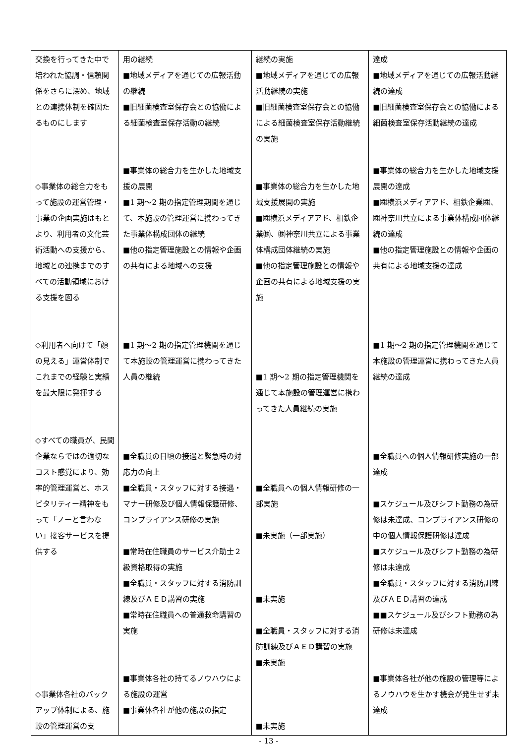| 交換を行ってきた中で培われた協調・信頼関係をさらに深め、地域との連携体制を確固たるものにします ◇事業体の総合力をもって施設の運営管理・事業の企画実施はもとより、利用者の文化芸術活動への支援から、地域との連携までのすべての活動領域における支援を図る ◇利用者へ向けて「顔の見える」運営体制でこれまでの経験と実績を最大限に発揮する ◇すべての職員が、民間企業ならではの適切なコスト感覚により、効率的管理運営と、ホスピタリティー精神をもって「ノーと言わない」接客サービスを提供する ◇事業体各社のバックアップ体制による、施設の管理運営の支 | 用の継続 ■地域メディアを通じての広報活動の継続 ■旧細菌検査室保存会との協働による細菌検査室保存活動の継続 ■事業体の総合力を生かした地域支援の展開 ■1 期～2 期の指定管理期間を通じて、本施設の管理運営に携わってきた事業体構成団体の継続 ■他の指定管理施設との情報や企画の共有による地域への支援 ■1 期～2 期の指定管理機関を通じて本施設の管理運営に携わってきた人員の継続 ■全職員の日頃の接遇と緊急時の対応力の向上 ■全職員・スタッフに対する接遇・マナー研修及び個人情報保護研修、コンプライアンス研修の実施 ■常時在住職員のサービス介助士２級資格取得の実施 ■全職員・スタッフに対する消防訓練及びＡＥＤ講習の実施 ■常時在住職員への普通救命講習の実施 ■事業体各社の持てるノウハウによる施設の運営 ■事業体各社が他の施設の指定 | 継続の実施 ■地域メディアを通じての広報活動継続の実施 ■旧細菌検査室保存会との協働による細菌検査室保存活動継続の実施 ■事業体の総合力を生かした地域支援展開の実施 ■㈱横浜メディアアド、相鉄企業㈱、㈱神奈川共立による事業体構成団体継続の実施 ■他の指定管理施設との情報や企画の共有による地域支援の実施 ■1 期～2 期の指定管理機関を通じて本施設の管理運営に携わってきた人員継続の実施 ■全職員への個人情報研修の一部実施 ■未実施（一部実施） ■未実施 ■全職員・スタッフに対する消防訓練及びＡＥＤ講習の実施 ■未実施 ■未実施 | 達成 ■地域メディアを通じての広報活動継続の達成 ■旧細菌検査室保存会との協働による細菌検査室保存活動継続の達成 ■事業体の総合力を生かした地域支援展開の達成 ■㈱横浜メディアアド、相鉄企業㈱、㈱神奈川共立による事業体構成団体継続の達成 ■他の指定管理施設との情報や企画の共有による地域支援の達成 ■1 期～2 期の指定管理機関を通じて本施設の管理運営に携わってきた人員継続の達成 ■全職員への個人情報研修実施の一部達成 ■スケジュール及びシフト勤務の為研修は未達成、コンプライアンス研修の中の個人情報保護研修は達成 ■スケジュール及びシフト勤務の為研修は未達成 ■全職員・スタッフに対する消防訓練及びＡＥＤ講習の達成 ■■スケジュール及びシフト勤務の為研修は未達成 ■事業体各社が他の施設の管理等によるノウハウを生かす機会が発生せず未達成 |
- 13 -